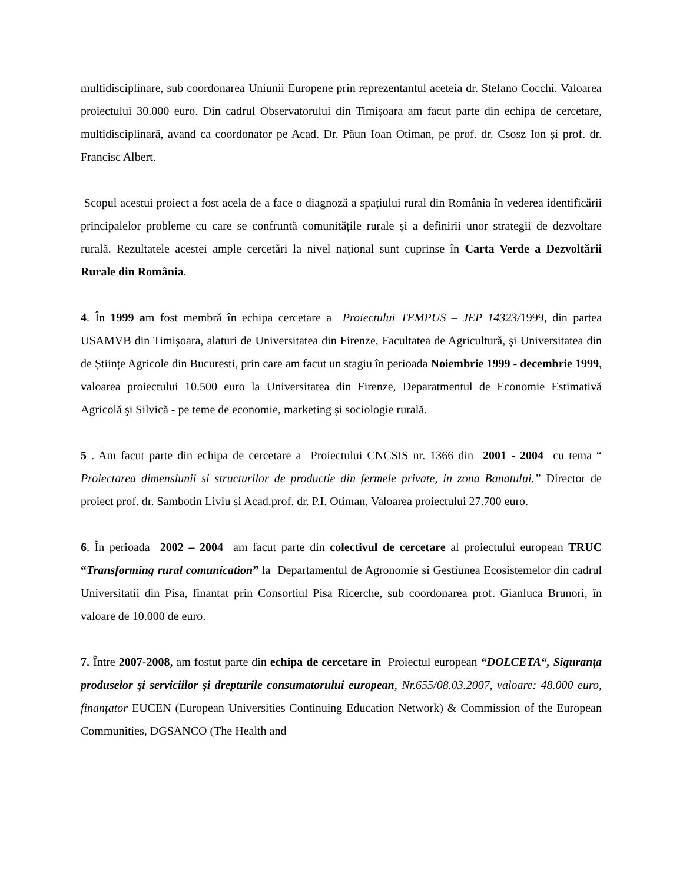multidisciplinare, sub coordonarea Uniunii Europene prin reprezentantul aceteia dr. Stefano Cocchi. Valoarea proiectului 30.000 euro. Din cadrul Observatorului din Timișoara am facut parte din echipa de cercetare, multidisciplinară, avand ca coordonator pe Acad. Dr. Păun Ioan Otiman, pe prof. dr. Csosz Ion și prof. dr. Francisc Albert.
Scopul acestui proiect a fost acela de a face o diagnoză a spațiului rural din România în vederea identificării principalelor probleme cu care se confruntă comunitățile rurale și a definirii unor strategii de dezvoltare rurală. Rezultatele acestei ample cercetări la nivel național sunt cuprinse în Carta Verde a Dezvoltării Rurale din România.
4. În 1999 am fost membră în echipa cercetare a Proiectului TEMPUS – JEP 14323/1999, din partea USAMVB din Timișoara, alaturi de Universitatea din Firenze, Facultatea de Agricultură, și Universitatea din de Științe Agricole din Bucuresti, prin care am facut un stagiu în perioada Noiembrie 1999 - decembrie 1999, valoarea proiectului 10.500 euro la Universitatea din Firenze, Deparatmentul de Economie Estimativă Agricolă şi Silvică - pe teme de economie, marketing și sociologie rurală.
5 . Am facut parte din echipa de cercetare a Proiectului CNCSIS nr. 1366 din 2001 - 2004 cu tema “ Proiectarea dimensiunii si structurilor de productie din fermele private, in zona Banatului.” Director de proiect prof. dr. Sambotin Liviu și Acad.prof. dr. P.I. Otiman, Valoarea proiectului 27.700 euro.
6. În perioada 2002 – 2004 am facut parte din colectivul de cercetare al proiectului european TRUC “Transforming rural comunication” la Departamentul de Agronomie si Gestiunea Ecosistemelor din cadrul Universitatii din Pisa, finantat prin Consortiul Pisa Ricerche, sub coordonarea prof. Gianluca Brunori, în valoare de 10.000 de euro.
7. Între 2007-2008, am fostut parte din echipa de cercetare în Proiectul european “DOLCETA“, Siguranţa produselor şi serviciilor şi drepturile consumatorului european, Nr.655/08.03.2007, valoare: 48.000 euro, finanţator EUCEN (European Universities Continuing Education Network) & Commission of the European Communities, DGSANCO (The Health and